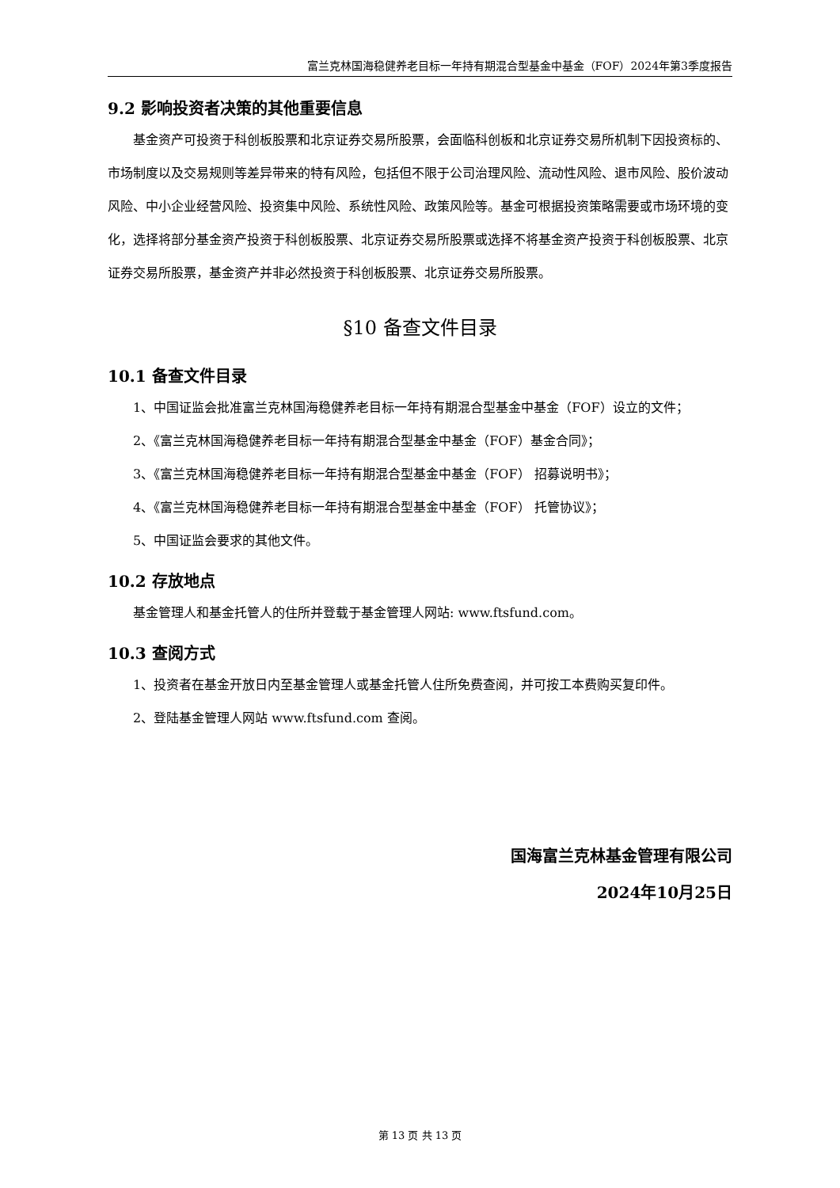富兰克林国海稳健养老目标一年持有期混合型基金中基金（FOF）2024年第3季度报告
9.2 影响投资者决策的其他重要信息
基金资产可投资于科创板股票和北京证券交易所股票，会面临科创板和北京证券交易所机制下因投资标的、市场制度以及交易规则等差异带来的特有风险，包括但不限于公司治理风险、流动性风险、退市风险、股价波动风险、中小企业经营风险、投资集中风险、系统性风险、政策风险等。基金可根据投资策略需要或市场环境的变化，选择将部分基金资产投资于科创板股票、北京证券交易所股票或选择不将基金资产投资于科创板股票、北京证券交易所股票，基金资产并非必然投资于科创板股票、北京证券交易所股票。
§10 备查文件目录
10.1 备查文件目录
1、中国证监会批准富兰克林国海稳健养老目标一年持有期混合型基金中基金（FOF）设立的文件；
2、《富兰克林国海稳健养老目标一年持有期混合型基金中基金（FOF）基金合同》；
3、《富兰克林国海稳健养老目标一年持有期混合型基金中基金（FOF） 招募说明书》；
4、《富兰克林国海稳健养老目标一年持有期混合型基金中基金（FOF） 托管协议》；
5、中国证监会要求的其他文件。
10.2 存放地点
基金管理人和基金托管人的住所并登载于基金管理人网站: www.ftsfund.com。
10.3 查阅方式
1、投资者在基金开放日内至基金管理人或基金托管人住所免费查阅，并可按工本费购买复印件。
2、登陆基金管理人网站 www.ftsfund.com 查阅。
国海富兰克林基金管理有限公司
2024年10月25日
第 13 页 共 13 页